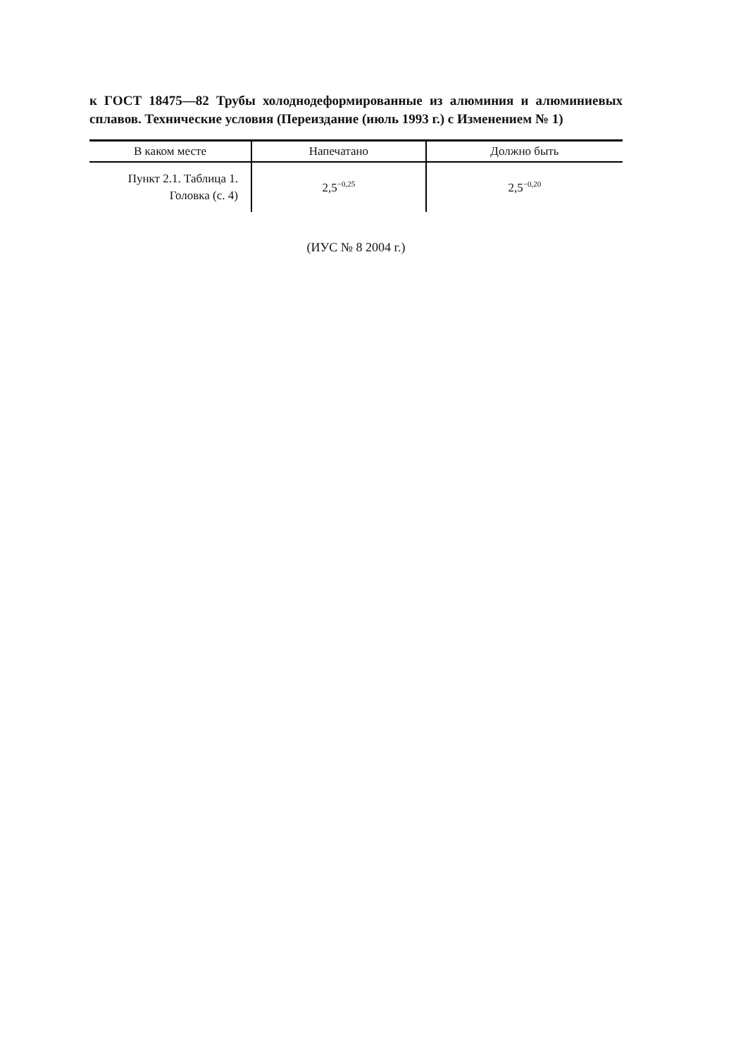к ГОСТ 18475—82 Трубы холоднодеформированные из алюминия и алюминиевых сплавов. Технические условия (Переиздание (июль 1993 г.) с Изменением № 1)
| В каком месте | Напечатано | Должно быть |
| --- | --- | --- |
| Пункт 2.1. Таблица 1. Головка (с. 4) | 2,5<sup>−0,25</sup> | 2,5<sup>−0,20</sup> |
(ИУС № 8 2004 г.)